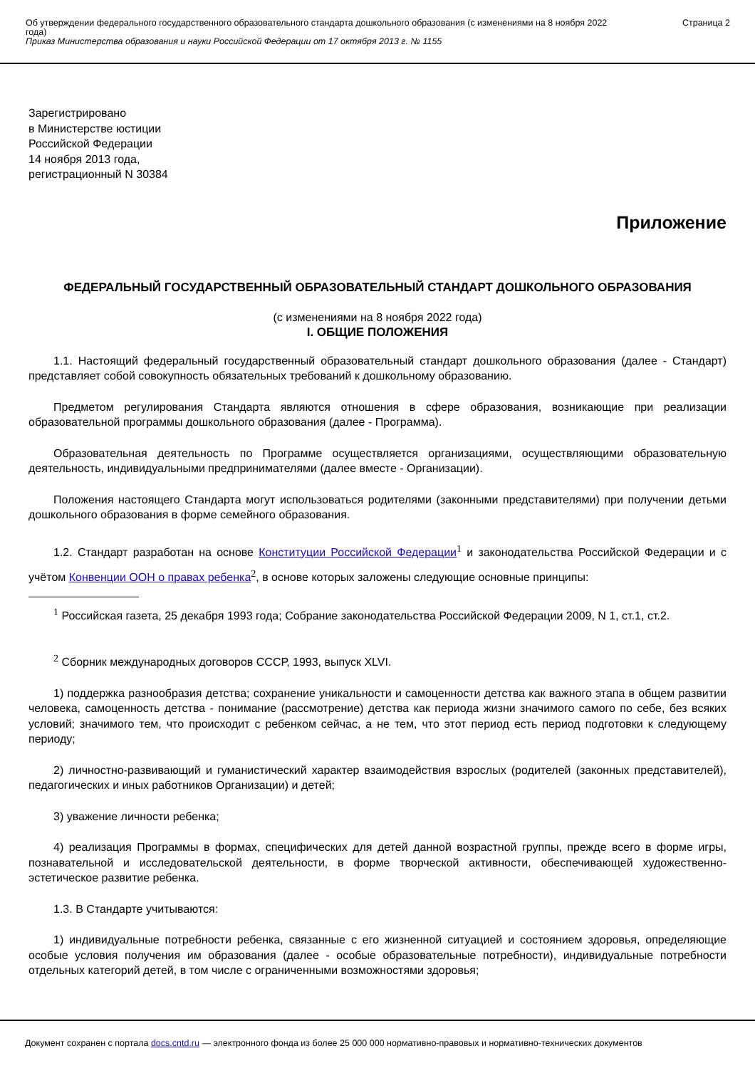Об утверждении федерального государственного образовательного стандарта дошкольного образования (с изменениями на 8 ноября 2022 года)
Приказ Министерства образования и науки Российской Федерации от 17 октября 2013 г. № 1155
Страница 2
Зарегистрировано
в Министерстве юстиции
Российской Федерации
14 ноября 2013 года,
регистрационный N 30384
Приложение
ФЕДЕРАЛЬНЫЙ ГОСУДАРСТВЕННЫЙ ОБРАЗОВАТЕЛЬНЫЙ СТАНДАРТ ДОШКОЛЬНОГО ОБРАЗОВАНИЯ
(с изменениями на 8 ноября 2022 года)
I. ОБЩИЕ ПОЛОЖЕНИЯ
1.1. Настоящий федеральный государственный образовательный стандарт дошкольного образования (далее - Стандарт) представляет собой совокупность обязательных требований к дошкольному образованию.
Предметом регулирования Стандарта являются отношения в сфере образования, возникающие при реализации образовательной программы дошкольного образования (далее - Программа).
Образовательная деятельность по Программе осуществляется организациями, осуществляющими образовательную деятельность, индивидуальными предпринимателями (далее вместе - Организации).
Положения настоящего Стандарта могут использоваться родителями (законными представителями) при получении детьми дошкольного образования в форме семейного образования.
1.2. Стандарт разработан на основе Конституции Российской Федерации<sup>1</sup> и законодательства Российской Федерации и с учётом Конвенции ООН о правах ребенка<sup>2</sup>, в основе которых заложены следующие основные принципы:
<sup>1</sup> Российская газета, 25 декабря 1993 года; Собрание законодательства Российской Федерации 2009, N 1, ст.1, ст.2.
<sup>2</sup> Сборник международных договоров СССР, 1993, выпуск XLVI.
1) поддержка разнообразия детства; сохранение уникальности и самоценности детства как важного этапа в общем развитии человека, самоценность детства - понимание (рассмотрение) детства как периода жизни значимого самого по себе, без всяких условий; значимого тем, что происходит с ребенком сейчас, а не тем, что этот период есть период подготовки к следующему периоду;
2) личностно-развивающий и гуманистический характер взаимодействия взрослых (родителей (законных представителей), педагогических и иных работников Организации) и детей;
3) уважение личности ребенка;
4) реализация Программы в формах, специфических для детей данной возрастной группы, прежде всего в форме игры, познавательной и исследовательской деятельности, в форме творческой активности, обеспечивающей художественно-эстетическое развитие ребенка.
1.3. В Стандарте учитываются:
1) индивидуальные потребности ребенка, связанные с его жизненной ситуацией и состоянием здоровья, определяющие особые условия получения им образования (далее - особые образовательные потребности), индивидуальные потребности отдельных категорий детей, в том числе с ограниченными возможностями здоровья;
Документ сохранен с портала docs.cntd.ru — электронного фонда из более 25 000 000 нормативно-правовых и нормативно-технических документов